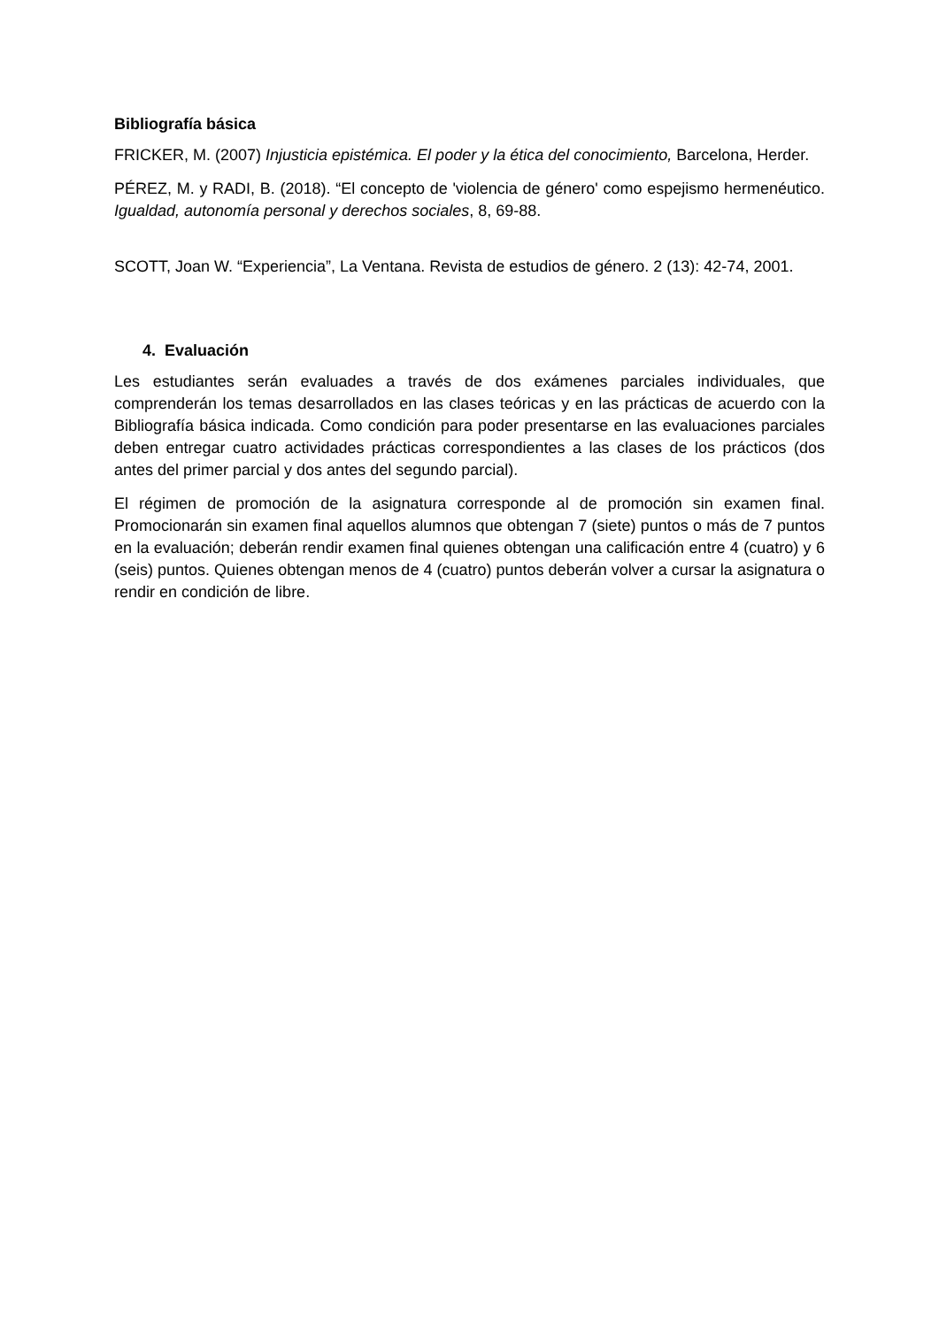Bibliografía básica
FRICKER, M. (2007) Injusticia epistémica. El poder y la ética del conocimiento, Barcelona, Herder.
PÉREZ, M. y RADI, B. (2018). “El concepto de 'violencia de género' como espejismo hermenéutico. Igualdad, autonomía personal y derechos sociales, 8, 69-88.
SCOTT, Joan W. “Experiencia”, La Ventana. Revista de estudios de género. 2 (13): 42-74, 2001.
4. Evaluación
Les estudiantes serán evaluades a través de dos exámenes parciales individuales, que comprenderán los temas desarrollados en las clases teóricas y en las prácticas de acuerdo con la Bibliografía básica indicada. Como condición para poder presentarse en las evaluaciones parciales deben entregar cuatro actividades prácticas correspondientes a las clases de los prácticos (dos antes del primer parcial y dos antes del segundo parcial).
El régimen de promoción de la asignatura corresponde al de promoción sin examen final. Promocionarán sin examen final aquellos alumnos que obtengan 7 (siete) puntos o más de 7 puntos en la evaluación; deberán rendir examen final quienes obtengan una calificación entre 4 (cuatro) y 6 (seis) puntos. Quienes obtengan menos de 4 (cuatro) puntos deberán volver a cursar la asignatura o rendir en condición de libre.